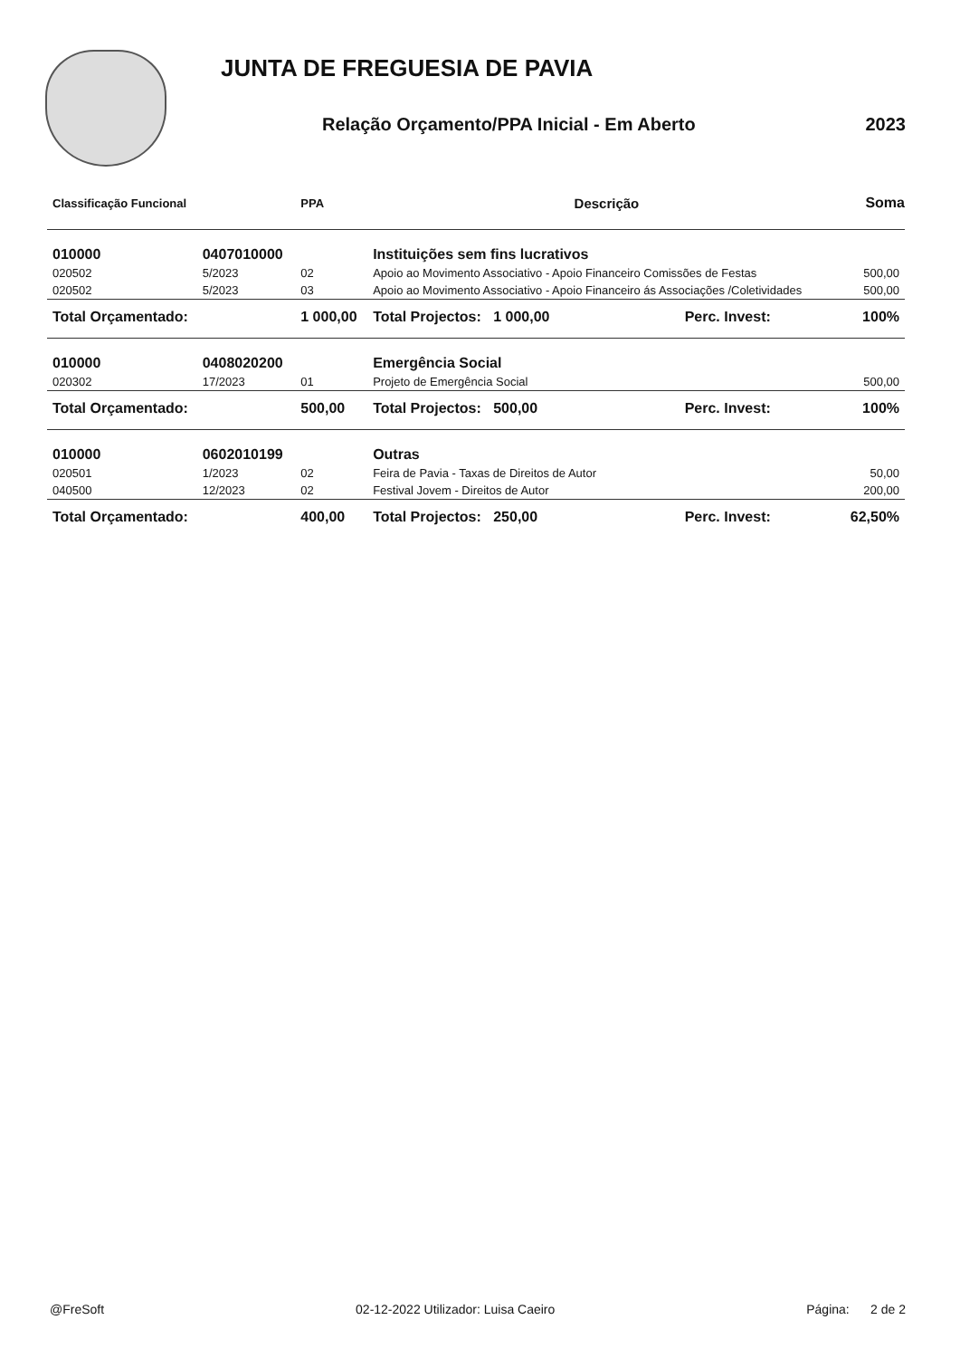JUNTA DE FREGUESIA DE PAVIA
Relação Orçamento/PPA Inicial - Em Aberto 2023
| Classificação Funcional | | PPA | Descrição | | Soma |
| --- | --- | --- | --- | --- | --- |
| 010000 | 0407010000 | | Instituições sem fins lucrativos | | |
| 020502 | 5/2023 | 02 | Apoio ao Movimento Associativo - Apoio Financeiro Comissões de Festas | | 500,00 |
| 020502 | 5/2023 | 03 | Apoio ao Movimento Associativo - Apoio Financeiro ás Associações /Coletividades | | 500,00 |
| Total Orçamentado: | | 1 000,00 | Total Projectos: 1 000,00 | Perc. Invest: | 100% |
| 010000 | 0408020200 | | Emergência Social | | |
| 020302 | 17/2023 | 01 | Projeto de Emergência Social | | 500,00 |
| Total Orçamentado: | | 500,00 | Total Projectos: 500,00 | Perc. Invest: | 100% |
| 010000 | 0602010199 | | Outras | | |
| 020501 | 1/2023 | 02 | Feira de Pavia - Taxas de Direitos de Autor | | 50,00 |
| 040500 | 12/2023 | 02 | Festival Jovem - Direitos de Autor | | 200,00 |
| Total Orçamentado: | | 400,00 | Total Projectos: 250,00 | Perc. Invest: | 62,50% |
@FreSoft 02-12-2022 Utilizador: Luisa Caeiro Página: 2 de 2